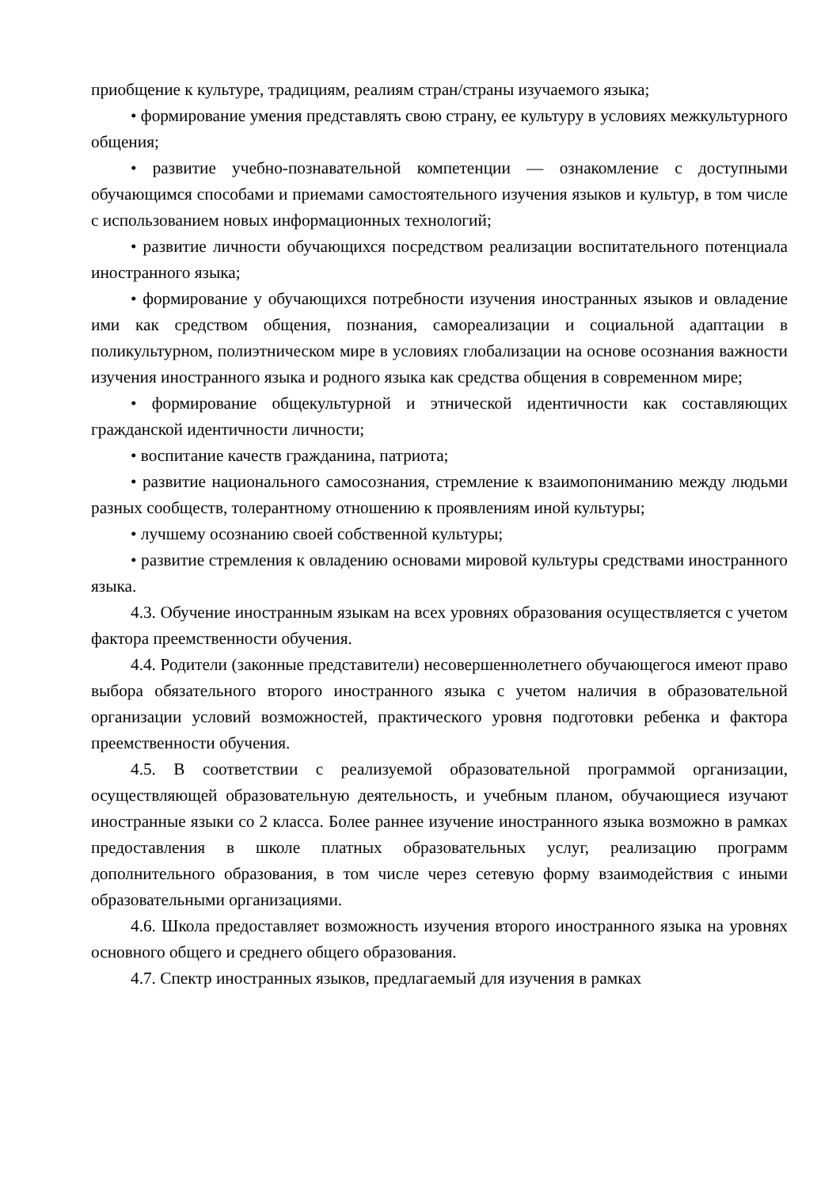приобщение к культуре, традициям, реалиям стран/страны изучаемого языка;
• формирование умения представлять свою страну, ее культуру в условиях межкультурного общения;
• развитие учебно-познавательной компетенции — ознакомление с доступными обучающимся способами и приемами самостоятельного изучения языков и культур, в том числе с использованием новых информационных технологий;
• развитие личности обучающихся посредством реализации воспитательного потенциала иностранного языка;
• формирование у обучающихся потребности изучения иностранных языков и овладение ими как средством общения, познания, самореализации и социальной адаптации в поликультурном, полиэтническом мире в условиях глобализации на основе осознания важности изучения иностранного языка и родного языка как средства общения в современном мире;
• формирование общекультурной и этнической идентичности как составляющих гражданской идентичности личности;
• воспитание качеств гражданина, патриота;
• развитие национального самосознания, стремление к взаимопониманию между людьми разных сообществ, толерантному отношению к проявлениям иной культуры;
• лучшему осознанию своей собственной культуры;
• развитие стремления к овладению основами мировой культуры средствами иностранного языка.
4.3. Обучение иностранным языкам на всех уровнях образования осуществляется с учетом фактора преемственности обучения.
4.4. Родители (законные представители) несовершеннолетнего обучающегося имеют право выбора обязательного второго иностранного языка с учетом наличия в образовательной организации условий возможностей, практического уровня подготовки ребенка и фактора преемственности обучения.
4.5. В соответствии с реализуемой образовательной программой организации, осуществляющей образовательную деятельность, и учебным планом, обучающиеся изучают иностранные языки со 2 класса. Более раннее изучение иностранного языка возможно в рамках предоставления в школе платных образовательных услуг, реализацию программ дополнительного образования, в том числе через сетевую форму взаимодействия с иными образовательными организациями.
4.6. Школа предоставляет возможность изучения второго иностранного языка на уровнях основного общего и среднего общего образования.
4.7. Спектр иностранных языков, предлагаемый для изучения в рамках